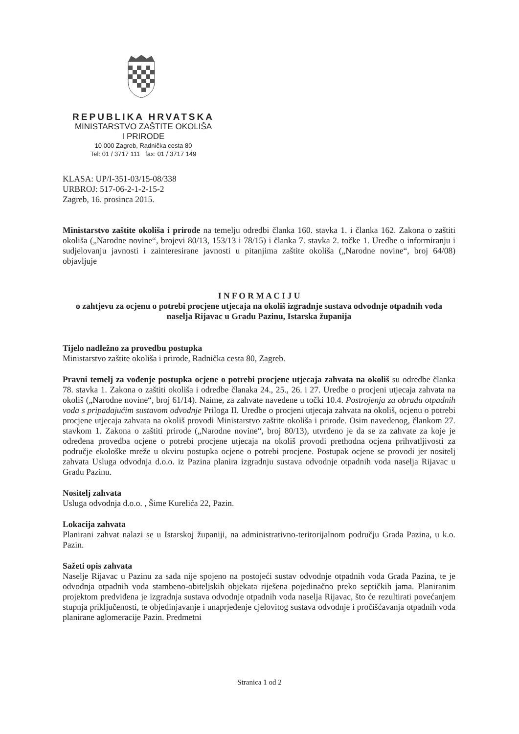REPUBLIKA HRVATSKA
MINISTARSTVO ZAŠTITE OKOLIŠA
I PRIRODE
10 000 Zagreb, Radnička cesta 80
Tel: 01 / 3717 111 fax: 01 / 3717 149
KLASA: UP/I-351-03/15-08/338
URBROJ: 517-06-2-1-2-15-2
Zagreb, 16. prosinca 2015.
Ministarstvo zaštite okoliša i prirode na temelju odredbi članka 160. stavka 1. i članka 162. Zakona o zaštiti okoliša („Narodne novine“, brojevi 80/13, 153/13 i 78/15) i članka 7. stavka 2. točke 1. Uredbe o informiranju i sudjelovanju javnosti i zainteresirane javnosti u pitanjima zaštite okoliša („Narodne novine“, broj 64/08) objavljuje
I N F O R M A C I J U
o zahtjevu za ocjenu o potrebi procjene utjecaja na okoliš izgradnje sustava odvodnje otpadnih voda naselja Rijavac u Gradu Pazinu, Istarska županija
Tijelo nadležno za provedbu postupka
Ministarstvo zaštite okoliša i prirode, Radnička cesta 80, Zagreb.
Pravni temelj za vođenje postupka ocjene o potrebi procjene utjecaja zahvata na okoliš su odredbe članka 78. stavka 1. Zakona o zaštiti okoliša i odredbe članaka 24., 25., 26. i 27. Uredbe o procjeni utjecaja zahvata na okoliš („Narodne novine“, broj 61/14). Naime, za zahvate navedene u točki 10.4. Postrojenja za obradu otpadnih voda s pripadajućim sustavom odvodnje Priloga II. Uredbe o procjeni utjecaja zahvata na okoliš, ocjenu o potrebi procjene utjecaja zahvata na okoliš provodi Ministarstvo zaštite okoliša i prirode. Osim navedenog, člankom 27. stavkom 1. Zakona o zaštiti prirode („Narodne novine“, broj 80/13), utvrđeno je da se za zahvate za koje je određena provedba ocjene o potrebi procjene utjecaja na okoliš provodi prethodna ocjena prihvatljivosti za područje ekološke mreže u okviru postupka ocjene o potrebi procjene. Postupak ocjene se provodi jer nositelj zahvata Usluga odvodnja d.o.o. iz Pazina planira izgradnju sustava odvodnje otpadnih voda naselja Rijavac u Gradu Pazinu.
Nositelj zahvata
Usluga odvodnja d.o.o. , Šime Kurelića 22, Pazin.
Lokacija zahvata
Planirani zahvat nalazi se u Istarskoj županiji, na administrativno-teritorijalnom području Grada Pazina, u k.o. Pazin.
Sažeti opis zahvata
Naselje Rijavac u Pazinu za sada nije spojeno na postojeći sustav odvodnje otpadnih voda Grada Pazina, te je odvodnja otpadnih voda stambeno-obiteljskih objekata riješena pojedinačno preko septičkih jama. Planiranim projektom predviđena je izgradnja sustava odvodnje otpadnih voda naselja Rijavac, što će rezultirati povećanjem stupnja priključenosti, te objedinjavanje i unaprjeđenje cjelovitog sustava odvodnje i pročišćavanja otpadnih voda planirane aglomeracije Pazin. Predmetni
Stranica 1 od 2